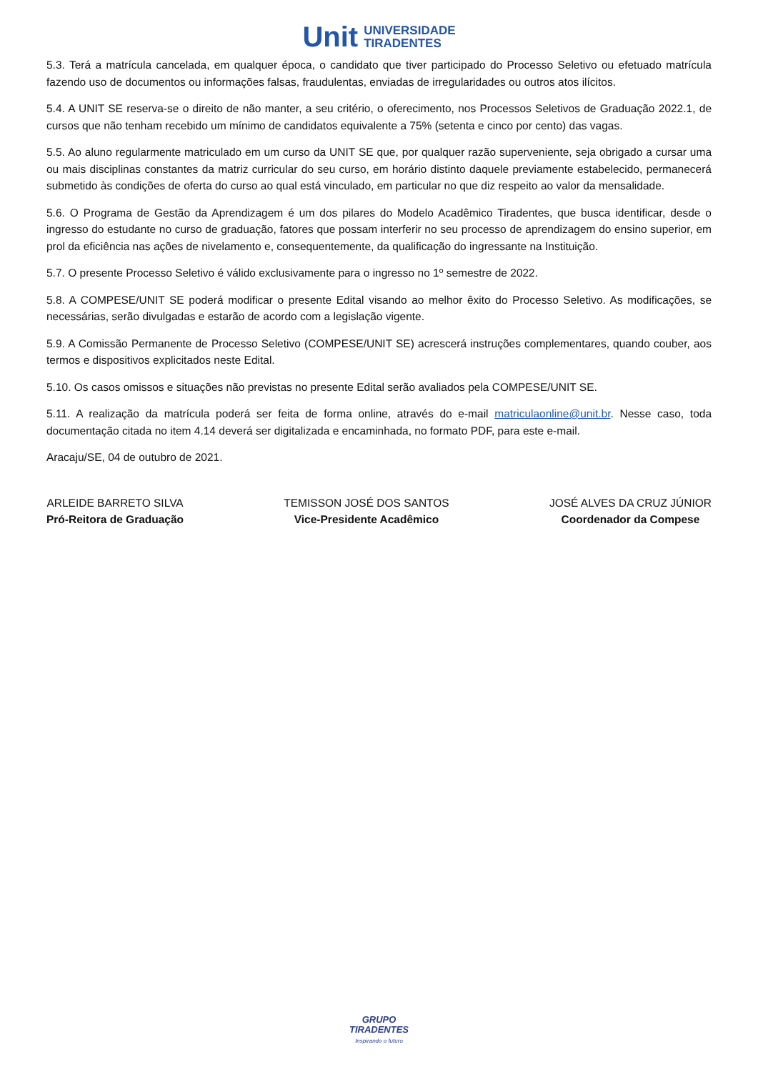Unit UNIVERSIDADE
TIRADENTES
5.3. Terá a matrícula cancelada, em qualquer época, o candidato que tiver participado do Processo Seletivo ou efetuado matrícula fazendo uso de documentos ou informações falsas, fraudulentas, enviadas de irregularidades ou outros atos ilícitos.
5.4. A UNIT SE reserva-se o direito de não manter, a seu critério, o oferecimento, nos Processos Seletivos de Graduação 2022.1, de cursos que não tenham recebido um mínimo de candidatos equivalente a 75% (setenta e cinco por cento) das vagas.
5.5. Ao aluno regularmente matriculado em um curso da UNIT SE que, por qualquer razão superveniente, seja obrigado a cursar uma ou mais disciplinas constantes da matriz curricular do seu curso, em horário distinto daquele previamente estabelecido, permanecerá submetido às condições de oferta do curso ao qual está vinculado, em particular no que diz respeito ao valor da mensalidade.
5.6. O Programa de Gestão da Aprendizagem é um dos pilares do Modelo Acadêmico Tiradentes, que busca identificar, desde o ingresso do estudante no curso de graduação, fatores que possam interferir no seu processo de aprendizagem do ensino superior, em prol da eficiência nas ações de nivelamento e, consequentemente, da qualificação do ingressante na Instituição.
5.7. O presente Processo Seletivo é válido exclusivamente para o ingresso no 1º semestre de 2022.
5.8. A COMPESE/UNIT SE poderá modificar o presente Edital visando ao melhor êxito do Processo Seletivo. As modificações, se necessárias, serão divulgadas e estarão de acordo com a legislação vigente.
5.9. A Comissão Permanente de Processo Seletivo (COMPESE/UNIT SE) acrescerá instruções complementares, quando couber, aos termos e dispositivos explicitados neste Edital.
5.10. Os casos omissos e situações não previstas no presente Edital serão avaliados pela COMPESE/UNIT SE.
5.11. A realização da matrícula poderá ser feita de forma online, através do e-mail matriculaonline@unit.br. Nesse caso, toda documentação citada no item 4.14 deverá ser digitalizada e encaminhada, no formato PDF, para este e-mail.
Aracaju/SE, 04 de outubro de 2021.
ARLEIDE BARRETO SILVA
Pró-Reitora de Graduação
TEMISSON JOSÉ DOS SANTOS
Vice-Presidente Acadêmico
JOSÉ ALVES DA CRUZ JÚNIOR
Coordenador da Compese
GRUPO
TIRADENTES
Inspirando o futuro